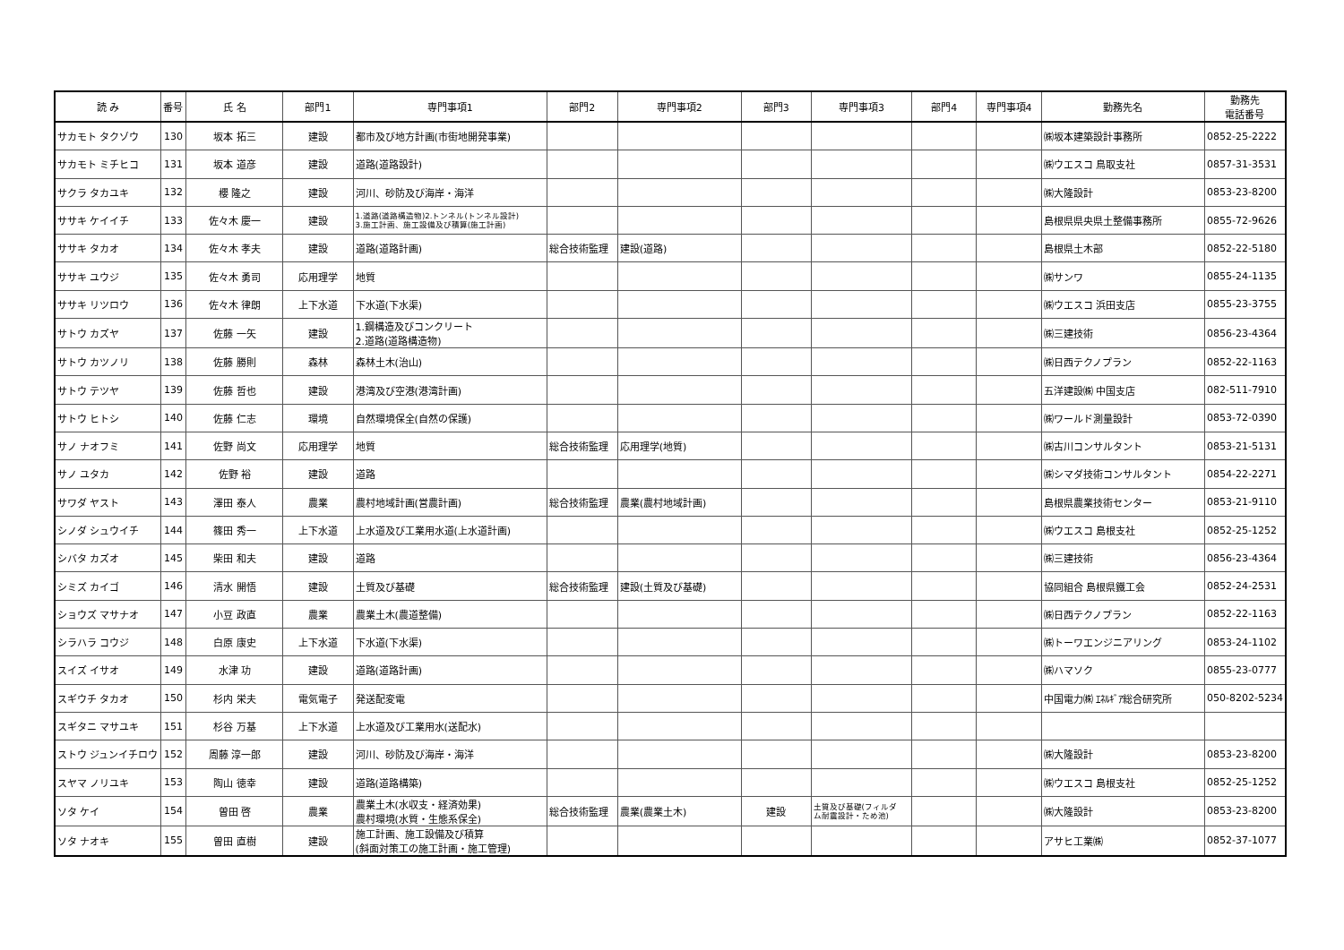| 読 み | 番号 | 氏 名 | 部門1 | 専門事項1 | 部門2 | 専門事項2 | 部門3 | 専門事項3 | 部門4 | 専門事項4 | 勤務先名 | 勤務先 電話番号 |
| --- | --- | --- | --- | --- | --- | --- | --- | --- | --- | --- | --- | --- |
| サカモト タクゾウ | 130 | 坂本 拓三 | 建設 | 都市及び地方計画(市街地開発事業) | | | | | | | ㈱坂本建築設計事務所 | 0852-25-2222 |
| サカモト ミチヒコ | 131 | 坂本 道彦 | 建設 | 道路(道路設計) | | | | | | | ㈱ウエスコ 鳥取支社 | 0857-31-3531 |
| サクラ タカユキ | 132 | 櫻 隆之 | 建設 | 河川、砂防及び海岸・海洋 | | | | | | | ㈱大隆設計 | 0853-23-8200 |
| ササキ ケイイチ | 133 | 佐々木 慶一 | 建設 | 1.道路(道路構造物)2.トンネル(トンネル設計) 3.施工計画、施工設備及び積算(施工計画) | | | | | | | 島根県県央県土整備事務所 | 0855-72-9626 |
| ササキ タカオ | 134 | 佐々木 孝夫 | 建設 | 道路(道路計画) | 総合技術監理 | 建設(道路) | | | | | 島根県土木部 | 0852-22-5180 |
| ササキ ユウジ | 135 | 佐々木 勇司 | 応用理学 | 地質 | | | | | | | ㈱サンワ | 0855-24-1135 |
| ササキ リツロウ | 136 | 佐々木 律朗 | 上下水道 | 下水道(下水渠) | | | | | | | ㈱ウエスコ 浜田支店 | 0855-23-3755 |
| サトウ カズヤ | 137 | 佐藤 一矢 | 建設 | 1.鋼構造及びコンクリート 2.道路(道路構造物) | | | | | | | ㈱三建技術 | 0856-23-4364 |
| サトウ カツノリ | 138 | 佐藤 勝則 | 森林 | 森林土木(治山) | | | | | | | ㈱日西テクノプラン | 0852-22-1163 |
| サトウ テツヤ | 139 | 佐藤 哲也 | 建設 | 港湾及び空港(港湾計画) | | | | | | | 五洋建設㈱ 中国支店 | 082-511-7910 |
| サトウ ヒトシ | 140 | 佐藤 仁志 | 環境 | 自然環境保全(自然の保護) | | | | | | | ㈱ワールド測量設計 | 0853-72-0390 |
| サノ ナオフミ | 141 | 佐野 尚文 | 応用理学 | 地質 | 総合技術監理 | 応用理学(地質) | | | | | ㈱古川コンサルタント | 0853-21-5131 |
| サノ ユタカ | 142 | 佐野 裕 | 建設 | 道路 | | | | | | | ㈱シマダ技術コンサルタント | 0854-22-2271 |
| サワダ ヤスト | 143 | 澤田 泰人 | 農業 | 農村地域計画(営農計画) | 総合技術監理 | 農業(農村地域計画) | | | | | 島根県農業技術センター | 0853-21-9110 |
| シノダ シュウイチ | 144 | 篠田 秀一 | 上下水道 | 上水道及び工業用水道(上水道計画) | | | | | | | ㈱ウエスコ 島根支社 | 0852-25-1252 |
| シバタ カズオ | 145 | 柴田 和夫 | 建設 | 道路 | | | | | | | ㈱三建技術 | 0856-23-4364 |
| シミズ カイゴ | 146 | 清水 開悟 | 建設 | 土質及び基礎 | 総合技術監理 | 建設(土質及び基礎) | | | | | 協同組合 島根県鐵工会 | 0852-24-2531 |
| ショウズ マサナオ | 147 | 小豆 政直 | 農業 | 農業土木(農道整備) | | | | | | | ㈱日西テクノプラン | 0852-22-1163 |
| シラハラ コウジ | 148 | 白原 康史 | 上下水道 | 下水道(下水渠) | | | | | | | ㈱トーワエンジニアリング | 0853-24-1102 |
| スイズ イサオ | 149 | 水津 功 | 建設 | 道路(道路計画) | | | | | | | ㈱ハマソク | 0855-23-0777 |
| スギウチ タカオ | 150 | 杉内 栄夫 | 電気電子 | 発送配変電 | | | | | | | 中国電力㈱ ｴﾈﾙｷﾞｱ総合研究所 | 050-8202-5234 |
| スギタニ マサユキ | 151 | 杉谷 万基 | 上下水道 | 上水道及び工業用水(送配水) | | | | | | | | |
| ストウ ジュンイチロウ | 152 | 周藤 淳一郎 | 建設 | 河川、砂防及び海岸・海洋 | | | | | | | ㈱大隆設計 | 0853-23-8200 |
| スヤマ ノリユキ | 153 | 陶山 徳幸 | 建設 | 道路(道路構築) | | | | | | | ㈱ウエスコ 島根支社 | 0852-25-1252 |
| ソタ ケイ | 154 | 曽田 啓 | 農業 | 農業土木(水収支・経済効果) 農村環境(水質・生態系保全) | 総合技術監理 | 農業(農業土木) | 建設 | 土質及び基礎(フィルダ ム耐震設計・ため池) | | | ㈱大隆設計 | 0853-23-8200 |
| ソタ ナオキ | 155 | 曽田 直樹 | 建設 | 施工計画、施工設備及び積算 (斜面対策工の施工計画・施工管理) | | | | | | | アサヒ工業㈱ | 0852-37-1077 |